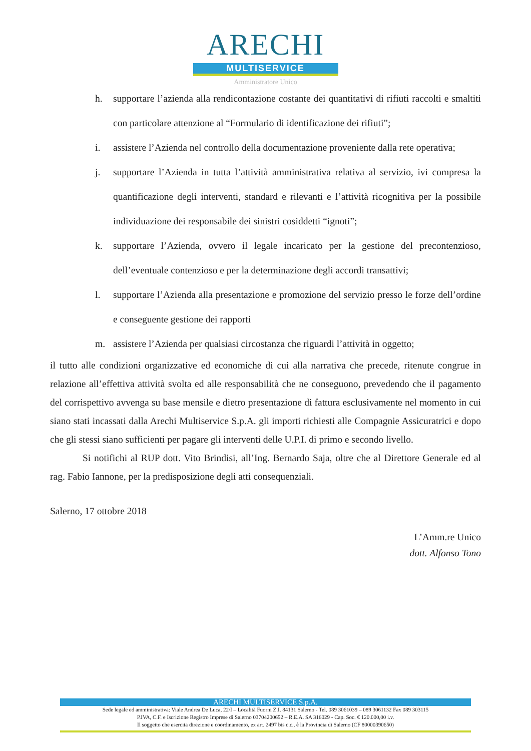ARECHI
MULTISERVICE
Amministratore Unico
h. supportare l’azienda alla rendicontazione costante dei quantitativi di rifiuti raccolti e smaltiti con particolare attenzione al “Formulario di identificazione dei rifiuti”;
i. assistere l’Azienda nel controllo della documentazione proveniente dalla rete operativa;
j. supportare l’Azienda in tutta l’attività amministrativa relativa al servizio, ivi compresa la quantificazione degli interventi, standard e rilevanti e l’attività ricognitiva per la possibile individuazione dei responsabile dei sinistri cosiddetti “ignoti”;
k. supportare l’Azienda, ovvero il legale incaricato per la gestione del precontenzioso, dell’eventuale contenzioso e per la determinazione degli accordi transattivi;
l. supportare l’Azienda alla presentazione e promozione del servizio presso le forze dell’ordine e conseguente gestione dei rapporti
m. assistere l’Azienda per qualsiasi circostanza che riguardi l’attività in oggetto;
il tutto alle condizioni organizzative ed economiche di cui alla narrativa che precede, ritenute congrue in relazione all’effettiva attività svolta ed alle responsabilità che ne conseguono, prevedendo che il pagamento del corrispettivo avvenga su base mensile e dietro presentazione di fattura esclusivamente nel momento in cui siano stati incassati dalla Arechi Multiservice S.p.A. gli importi richiesti alle Compagnie Assicuratrici e dopo che gli stessi siano sufficienti per pagare gli interventi delle U.P.I. di primo e secondo livello.
Si notifichi al RUP dott. Vito Brindisi, all’Ing. Bernardo Saja, oltre che al Direttore Generale ed al rag. Fabio Iannone, per la predisposizione degli atti consequenziali.
Salerno, 17 ottobre 2018
L’Amm.re Unico
dott. Alfonso Tono
ARECHI MULTISERVICE S.p.A.
Sede legale ed amministrativa: Viale Andrea De Luca, 22/I – Località Fuorni Z.I. 84131 Salerno - Tel. 089 3061039 – 089 3061132 Fax 089 303115
P.IVA, C.F. e Iscrizione Registro Imprese di Salerno 03704200652 – R.E.A. SA 316029 - Cap. Soc. € 120.000,00 i.v.
Il soggetto che esercita direzione e coordinamento, ex art. 2497 bis c.c., è la Provincia di Salerno (CF 80000390650)